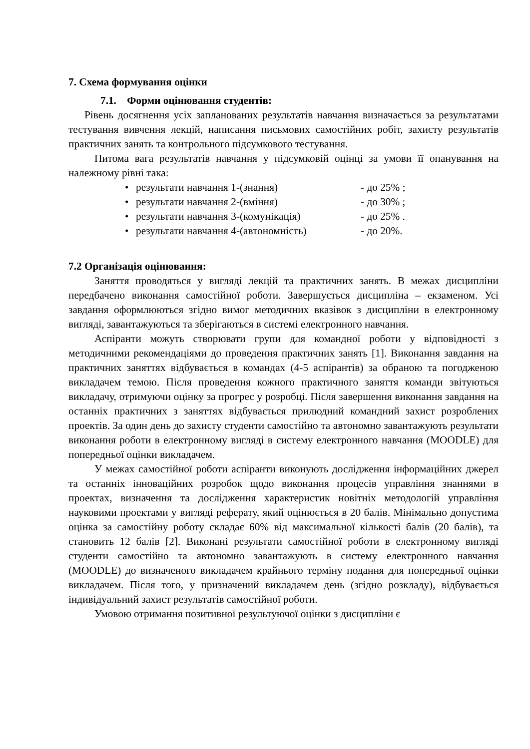7. Схема формування оцінки
7.1. Форми оцінювання студентів:
Рівень досягнення усіх запланованих результатів навчання визначається за результатами тестування вивчення лекцій, написання письмових самостійних робіт, захисту результатів практичних занять та контрольного підсумкового тестування.
Питома вага результатів навчання у підсумковій оцінці за умови її опанування на належному рівні така:
• результати навчання 1-(знання) - до 25% ;
• результати навчання 2-(вміння) - до 30% ;
• результати навчання 3-(комунікація) - до 25% .
• результати навчання 4-(автономність) - до 20%.
7.2 Організація оцінювання:
Заняття проводяться у вигляді лекцій та практичних занять. В межах дисципліни передбачено виконання самостійної роботи. Завершується дисципліна – екзаменом. Усі завдання оформлюються згідно вимог методичних вказівок з дисципліни в електронному вигляді, завантажуються та зберігаються в системі електронного навчання.
Аспіранти можуть створювати групи для командної роботи у відповідності з методичними рекомендаціями до проведення практичних занять [1]. Виконання завдання на практичних заняттях відбувається в командах (4-5 аспірантів) за обраною та погодженою викладачем темою. Після проведення кожного практичного заняття команди звітуються викладачу, отримуючи оцінку за прогрес у розробці. Після завершення виконання завдання на останніх практичних з заняттях відбувається прилюдний командний захист розроблених проектів. За один день до захисту студенти самостійно та автономно завантажують результати виконання роботи в електронному вигляді в систему електронного навчання (MOODLE) для попередньої оцінки викладачем.
У межах самостійної роботи аспіранти виконують дослідження інформаційних джерел та останніх інноваційних розробок щодо виконання процесів управління знаннями в проектах, визначення та дослідження характеристик новітніх методологій управління науковими проектами у вигляді реферату, який оцінюється в 20 балів. Мінімально допустима оцінка за самостійну роботу складає 60% від максимальної кількості балів (20 балів), та становить 12 балів [2]. Виконані результати самостійної роботи в електронному вигляді студенти самостійно та автономно завантажують в систему електронного навчання (MOODLE) до визначеного викладачем крайнього терміну подання для попередньої оцінки викладачем. Після того, у призначений викладачем день (згідно розкладу), відбувається індивідуальний захист результатів самостійної роботи.
Умовою отримання позитивної результуючої оцінки з дисципліни є